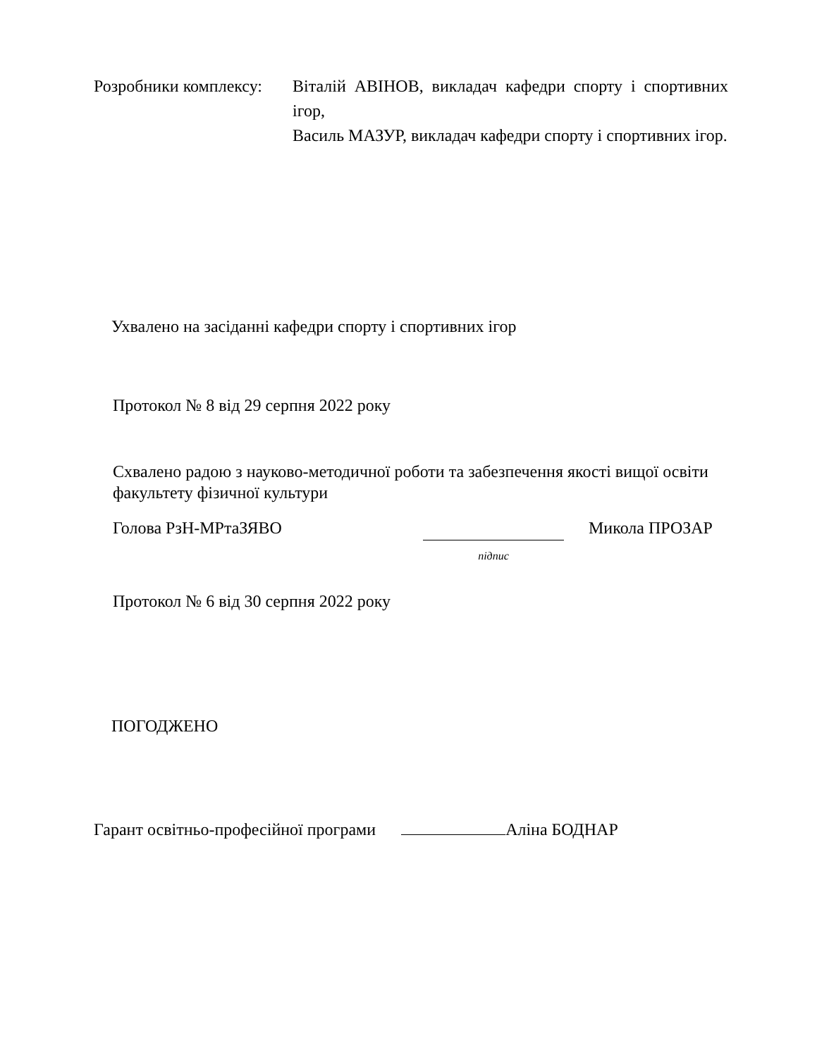Розробники комплексу:
Віталій АВІНОВ, викладач кафедри спорту і спортивних ігор,
Василь МАЗУР, викладач кафедри спорту і спортивних ігор.
Ухвалено на засіданні кафедри спорту і спортивних ігор
Протокол № 8 від 29 серпня 2022 року
Схвалено радою з науково-методичної роботи та забезпечення якості вищої освіти факультету фізичної культури
Голова РзН-МРтаЗЯВО
підпис
Микола ПРОЗАР
Протокол № 6 від 30 серпня 2022 року
ПОГОДЖЕНО
Гарант освітньо-професійної програми Аліна БОДНАР